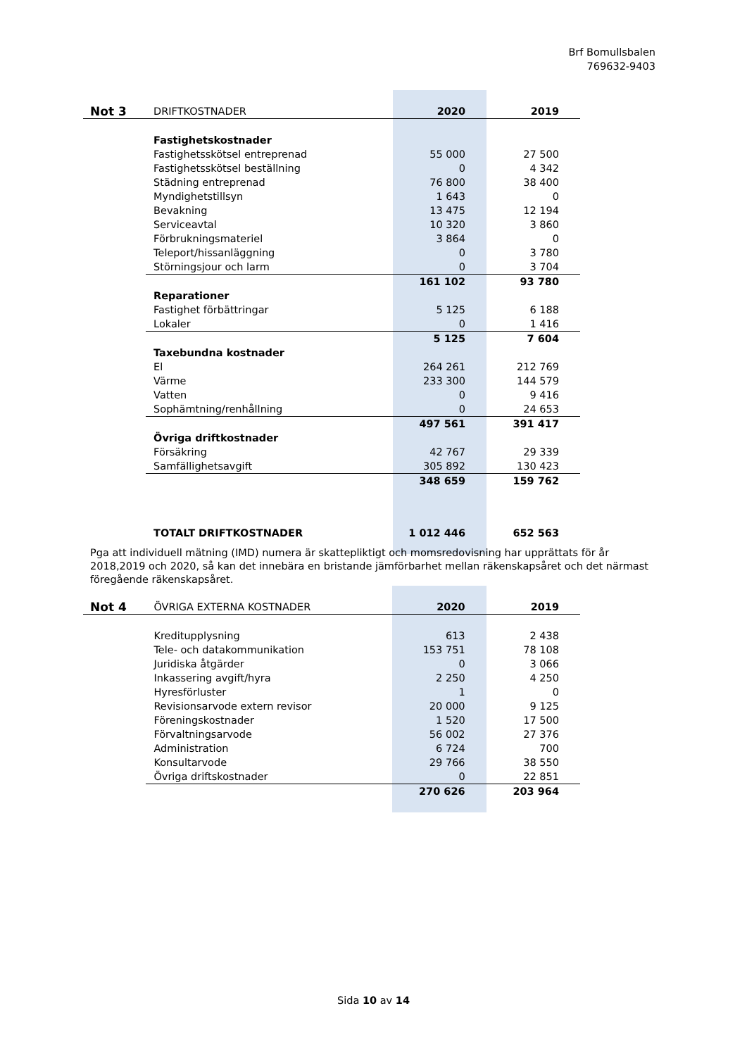Brf Bomullsbalen
769632-9403
| Not 3 | DRIFTKOSTNADER | 2020 | 2019 |
| | Fastighetskostnader | | |
| | Fastighetsskötsel entreprenad | 55 000 | 27 500 |
| | Fastighetsskötsel beställning | 0 | 4 342 |
| | Städning entreprenad | 76 800 | 38 400 |
| | Myndighetstillsyn | 1 643 | 0 |
| | Bevakning | 13 475 | 12 194 |
| | Serviceavtal | 10 320 | 3 860 |
| | Förbrukningsmateriel | 3 864 | 0 |
| | Teleport/hissanläggning | 0 | 3 780 |
| | Störningsjour och larm | 0 | 3 704 |
| | | 161 102 | 93 780 |
| | Reparationer | | |
| | Fastighet förbättringar | 5 125 | 6 188 |
| | Lokaler | 0 | 1 416 |
| | | 5 125 | 7 604 |
| | Taxebundna kostnader | | |
| | El | 264 261 | 212 769 |
| | Värme | 233 300 | 144 579 |
| | Vatten | 0 | 9 416 |
| | Sophämtning/renhållning | 0 | 24 653 |
| | | 497 561 | 391 417 |
| | Övriga driftkostnader | | |
| | Försäkring | 42 767 | 29 339 |
| | Samfällighetsavgift | 305 892 | 130 423 |
| | | 348 659 | 159 762 |
| | TOTALT DRIFTKOSTNADER | 1 012 446 | 652 563 |
Pga att individuell mätning (IMD) numera är skattepliktigt och momsredovisning har upprättats för år 2018,2019 och 2020, så kan det innebära en bristande jämförbarhet mellan räkenskapsåret och det närmast föregående räkenskapsåret.
| Not 4 | ÖVRIGA EXTERNA KOSTNADER | 2020 | 2019 |
| | Kreditupplysning | 613 | 2 438 |
| | Tele- och datakommunikation | 153 751 | 78 108 |
| | Juridiska åtgärder | 0 | 3 066 |
| | Inkassering avgift/hyra | 2 250 | 4 250 |
| | Hyresförluster | 1 | 0 |
| | Revisionsarvode extern revisor | 20 000 | 9 125 |
| | Föreningskostnader | 1 520 | 17 500 |
| | Förvaltningsarvode | 56 002 | 27 376 |
| | Administration | 6 724 | 700 |
| | Konsultarvode | 29 766 | 38 550 |
| | Övriga driftskostnader | 0 | 22 851 |
| | | 270 626 | 203 964 |
Sida 10 av 14